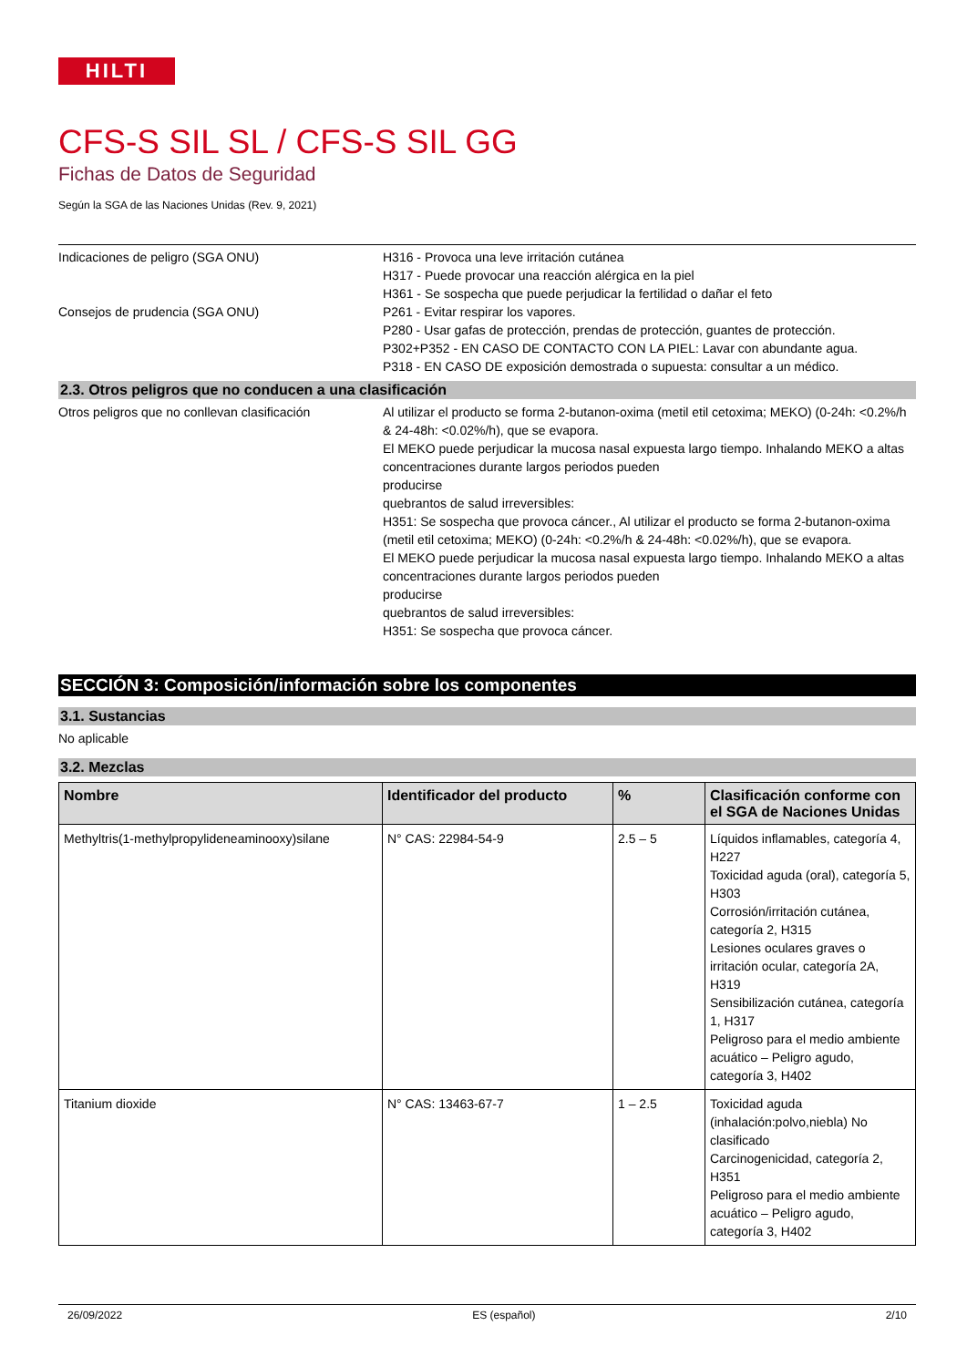HILTI
CFS-S SIL SL / CFS-S SIL GG
Fichas de Datos de Seguridad
Según la SGA de las Naciones Unidas (Rev. 9, 2021)
Indicaciones de peligro (SGA ONU) H316 - Provoca una leve irritación cutánea
H317 - Puede provocar una reacción alérgica en la piel
H361 - Se sospecha que puede perjudicar la fertilidad o dañar el feto
Consejos de prudencia (SGA ONU) P261 - Evitar respirar los vapores.
P280 - Usar gafas de protección, prendas de protección, guantes de protección.
P302+P352 - EN CASO DE CONTACTO CON LA PIEL: Lavar con abundante agua.
P318 - EN CASO DE exposición demostrada o supuesta: consultar a un médico.
2.3. Otros peligros que no conducen a una clasificación
Otros peligros que no conllevan clasificación
Al utilizar el producto se forma 2-butanon-oxima (metil etil cetoxima; MEKO) (0-24h: <0.2%/h & 24-48h: <0.02%/h), que se evapora.
El MEKO puede perjudicar la mucosa nasal expuesta largo tiempo. Inhalando MEKO a altas concentraciones durante largos periodos pueden
producirse
quebrantos de salud irreversibles:
H351: Se sospecha que provoca cáncer., Al utilizar el producto se forma 2-butanon-oxima (metil etil cetoxima; MEKO) (0-24h: <0.2%/h & 24-48h: <0.02%/h), que se evapora.
El MEKO puede perjudicar la mucosa nasal expuesta largo tiempo. Inhalando MEKO a altas concentraciones durante largos periodos pueden
producirse
quebrantos de salud irreversibles:
H351: Se sospecha que provoca cáncer.
SECCIÓN 3: Composición/información sobre los componentes
3.1. Sustancias
No aplicable
3.2. Mezclas
| Nombre | Identificador del producto | % | Clasificación conforme con el SGA de Naciones Unidas |
| --- | --- | --- | --- |
| Methyltris(1-methylpropylideneaminooxy)silane | N° CAS: 22984-54-9 | 2.5 – 5 | Líquidos inflamables, categoría 4, H227 Toxicidad aguda (oral), categoría 5, H303 Corrosión/irritación cutánea, categoría 2, H315 Lesiones oculares graves o irritación ocular, categoría 2A, H319 Sensibilización cutánea, categoría 1, H317 Peligroso para el medio ambiente acuático – Peligro agudo, categoría 3, H402 |
| Titanium dioxide | N° CAS: 13463-67-7 | 1 – 2.5 | Toxicidad aguda (inhalación:polvo,niebla) No clasificado Carcinogenicidad, categoría 2, H351 Peligroso para el medio ambiente acuático – Peligro agudo, categoría 3, H402 |
26/09/2022 ES (español) 2/10